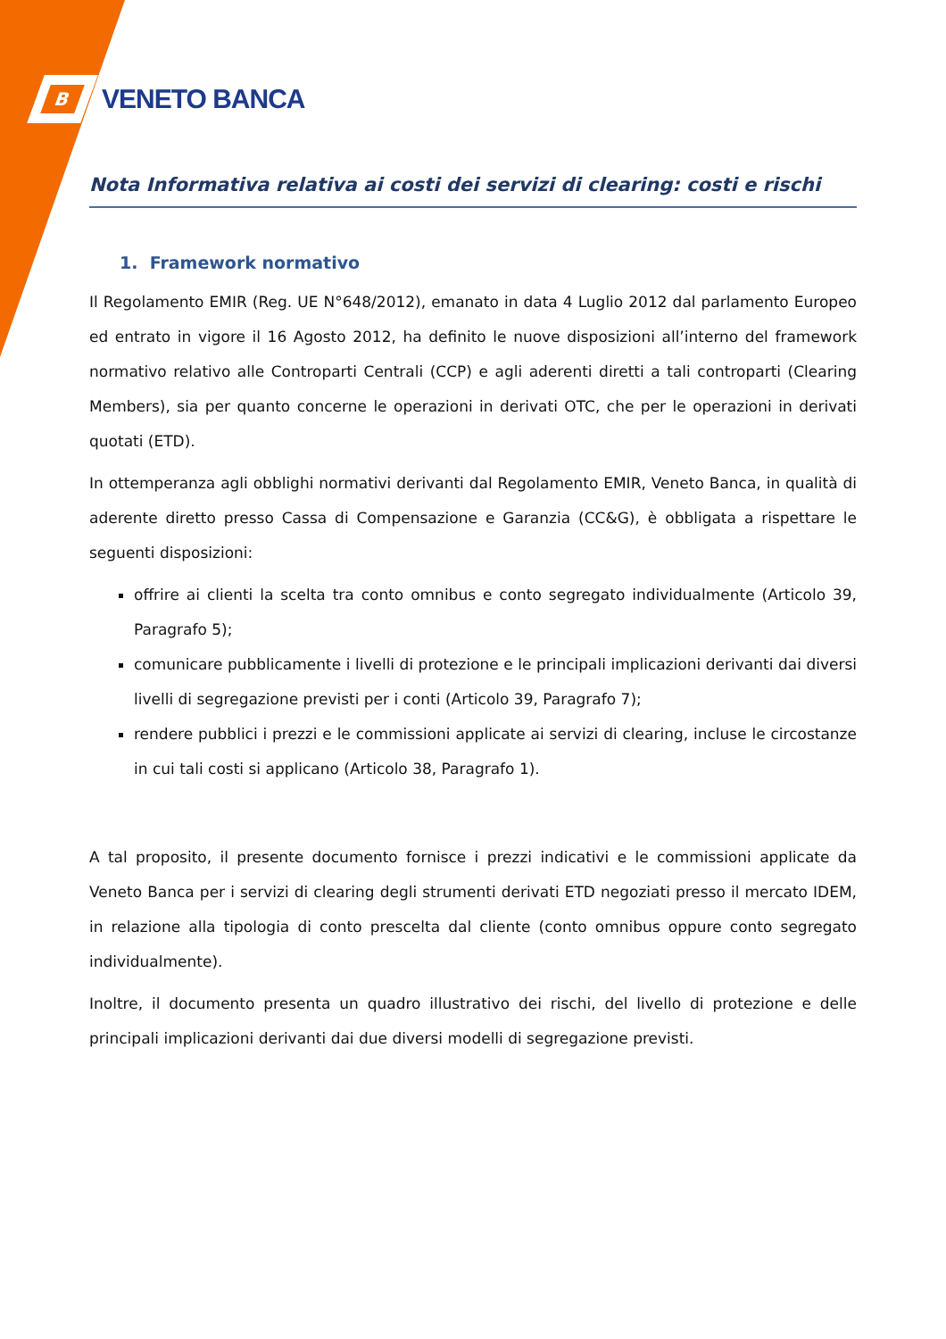B
VENETO BANCA
Nota Informativa relativa ai costi dei servizi di clearing: costi e rischi
1. Framework normativo
Il Regolamento EMIR (Reg. UE N°648/2012), emanato in data 4 Luglio 2012 dal parlamento Europeo ed entrato in vigore il 16 Agosto 2012, ha definito le nuove disposizioni all’interno del framework normativo relativo alle Controparti Centrali (CCP) e agli aderenti diretti a tali controparti (Clearing Members), sia per quanto concerne le operazioni in derivati OTC, che per le operazioni in derivati quotati (ETD).
In ottemperanza agli obblighi normativi derivanti dal Regolamento EMIR, Veneto Banca, in qualità di aderente diretto presso Cassa di Compensazione e Garanzia (CC&G), è obbligata a rispettare le seguenti disposizioni:
offrire ai clienti la scelta tra conto omnibus e conto segregato individualmente (Articolo 39, Paragrafo 5);
comunicare pubblicamente i livelli di protezione e le principali implicazioni derivanti dai diversi livelli di segregazione previsti per i conti (Articolo 39, Paragrafo 7);
rendere pubblici i prezzi e le commissioni applicate ai servizi di clearing, incluse le circostanze in cui tali costi si applicano (Articolo 38, Paragrafo 1).
A tal proposito, il presente documento fornisce i prezzi indicativi e le commissioni applicate da Veneto Banca per i servizi di clearing degli strumenti derivati ETD negoziati presso il mercato IDEM, in relazione alla tipologia di conto prescelta dal cliente (conto omnibus oppure conto segregato individualmente).
Inoltre, il documento presenta un quadro illustrativo dei rischi, del livello di protezione e delle principali implicazioni derivanti dai due diversi modelli di segregazione previsti.